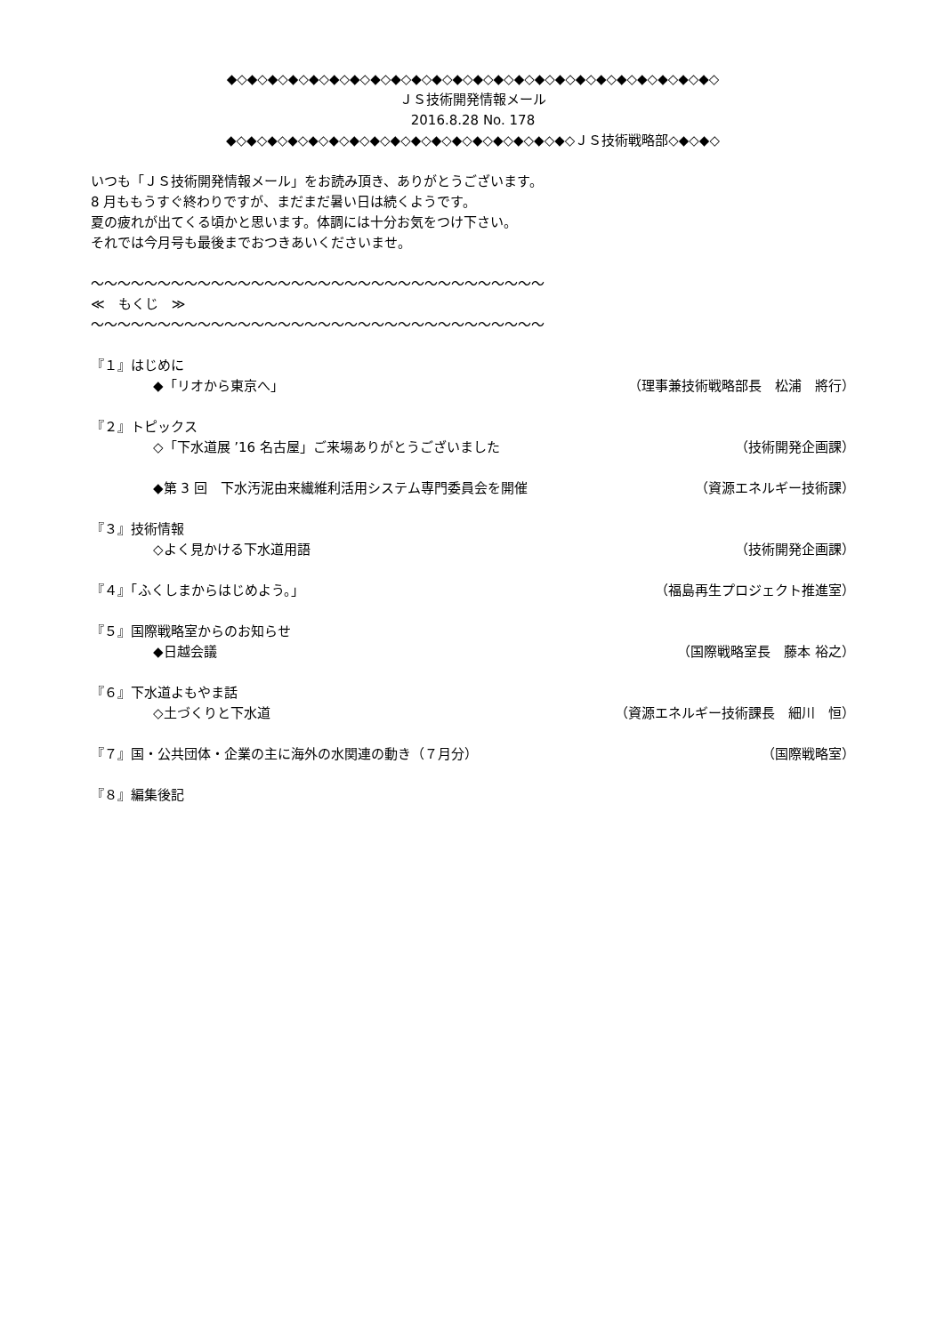◆◇◆◇◆◇◆◇◆◇◆◇◆◇◆◇◆◇◆◇◆◇◆◇◆◇◆◇◆◇◆◇◆◇◆◇◆◇◆◇◆◇◆◇◆◇◆◇
ＪＳ技術開発情報メール
2016.8.28 No. 178
◆◇◆◇◆◇◆◇◆◇◆◇◆◇◆◇◆◇◆◇◆◇◆◇◆◇◆◇◆◇◆◇◆◇ＪＳ技術戦略部◇◆◇◆◇
いつも「ＪＳ技術開発情報メール」をお読み頂き、ありがとうございます。
8 月ももうすぐ終わりですが、まだまだ暑い日は続くようです。
夏の疲れが出てくる頃かと思います。体調には十分お気をつけ下さい。
それでは今月号も最後までおつきあいくださいませ。
～～～～～～～～～～～～～～～～～～～～～～～～～～～～～～～～～～
≪　もくじ　≫
～～～～～～～～～～～～～～～～～～～～～～～～～～～～～～～～～～
『１』はじめに
◆「リオから東京へ」 （理事兼技術戦略部長　松浦　將行）
『２』トピックス
◇「下水道展 ’16 名古屋」ご来場ありがとうございました （技術開発企画課）
◆第 3 回　下水汚泥由来繊維利活用システム専門委員会を開催 （資源エネルギー技術課）
『３』技術情報
◇よく見かける下水道用語 （技術開発企画課）
『４』「ふくしまからはじめよう。」 （福島再生プロジェクト推進室）
『５』国際戦略室からのお知らせ
◆日越会議 （国際戦略室長　藤本 裕之）
『６』下水道よもやま話
◇土づくりと下水道 （資源エネルギー技術課長　細川　恒）
『７』国・公共団体・企業の主に海外の水関連の動き（７月分） （国際戦略室）
『８』編集後記